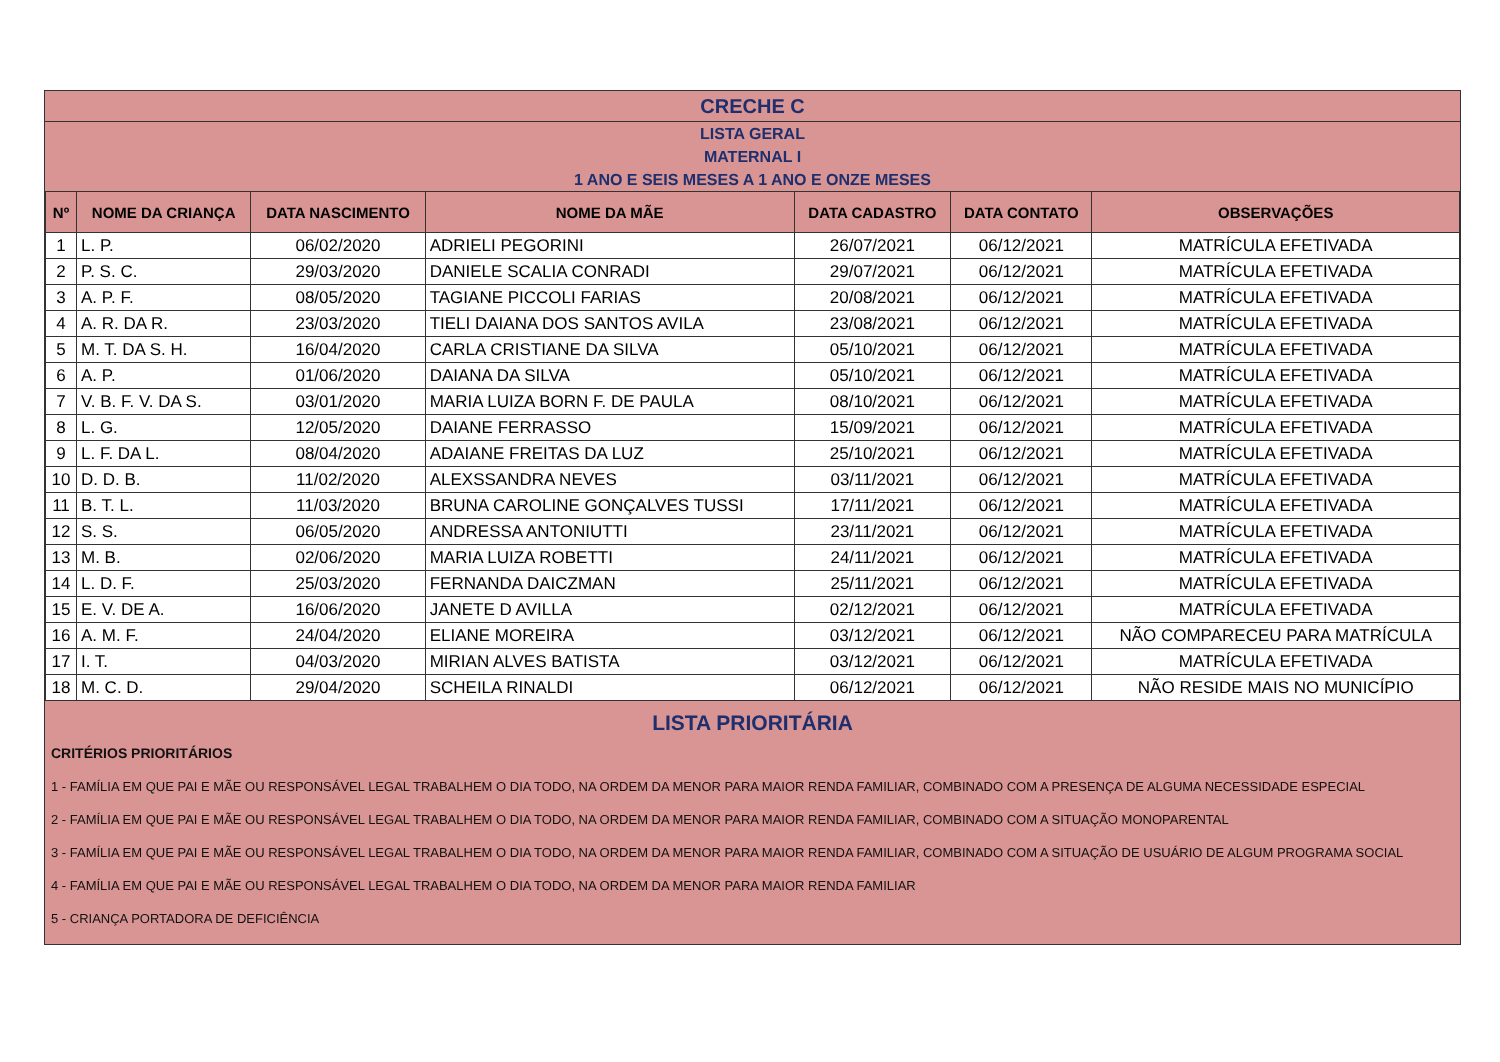CRECHE C
LISTA GERAL
MATERNAL I
1 ANO E SEIS MESES A 1 ANO E ONZE MESES
| Nº | NOME DA CRIANÇA | DATA NASCIMENTO | NOME DA MÃE | DATA CADASTRO | DATA CONTATO | OBSERVAÇÕES |
| --- | --- | --- | --- | --- | --- | --- |
| 1 | L. P. | 06/02/2020 | ADRIELI PEGORINI | 26/07/2021 | 06/12/2021 | MATRÍCULA EFETIVADA |
| 2 | P. S. C. | 29/03/2020 | DANIELE SCALIA CONRADI | 29/07/2021 | 06/12/2021 | MATRÍCULA EFETIVADA |
| 3 | A. P. F. | 08/05/2020 | TAGIANE PICCOLI FARIAS | 20/08/2021 | 06/12/2021 | MATRÍCULA EFETIVADA |
| 4 | A. R. DA R. | 23/03/2020 | TIELI DAIANA DOS SANTOS AVILA | 23/08/2021 | 06/12/2021 | MATRÍCULA EFETIVADA |
| 5 | M. T. DA S. H. | 16/04/2020 | CARLA CRISTIANE DA SILVA | 05/10/2021 | 06/12/2021 | MATRÍCULA EFETIVADA |
| 6 | A. P. | 01/06/2020 | DAIANA DA SILVA | 05/10/2021 | 06/12/2021 | MATRÍCULA EFETIVADA |
| 7 | V. B. F. V. DA S. | 03/01/2020 | MARIA LUIZA BORN F. DE PAULA | 08/10/2021 | 06/12/2021 | MATRÍCULA EFETIVADA |
| 8 | L. G. | 12/05/2020 | DAIANE FERRASSO | 15/09/2021 | 06/12/2021 | MATRÍCULA EFETIVADA |
| 9 | L. F. DA L. | 08/04/2020 | ADAIANE FREITAS DA LUZ | 25/10/2021 | 06/12/2021 | MATRÍCULA EFETIVADA |
| 10 | D. D. B. | 11/02/2020 | ALEXSSANDRA NEVES | 03/11/2021 | 06/12/2021 | MATRÍCULA EFETIVADA |
| 11 | B. T. L. | 11/03/2020 | BRUNA CAROLINE GONÇALVES TUSSI | 17/11/2021 | 06/12/2021 | MATRÍCULA EFETIVADA |
| 12 | S. S. | 06/05/2020 | ANDRESSA ANTONIUTTI | 23/11/2021 | 06/12/2021 | MATRÍCULA EFETIVADA |
| 13 | M. B. | 02/06/2020 | MARIA LUIZA ROBETTI | 24/11/2021 | 06/12/2021 | MATRÍCULA EFETIVADA |
| 14 | L. D. F. | 25/03/2020 | FERNANDA DAICZMAN | 25/11/2021 | 06/12/2021 | MATRÍCULA EFETIVADA |
| 15 | E. V. DE A. | 16/06/2020 | JANETE D AVILLA | 02/12/2021 | 06/12/2021 | MATRÍCULA EFETIVADA |
| 16 | A. M. F. | 24/04/2020 | ELIANE MOREIRA | 03/12/2021 | 06/12/2021 | NÃO COMPARECEU PARA MATRÍCULA |
| 17 | I. T. | 04/03/2020 | MIRIAN ALVES BATISTA | 03/12/2021 | 06/12/2021 | MATRÍCULA EFETIVADA |
| 18 | M. C. D. | 29/04/2020 | SCHEILA RINALDI | 06/12/2021 | 06/12/2021 | NÃO RESIDE MAIS NO MUNICÍPIO |
LISTA PRIORITÁRIA
CRITÉRIOS PRIORITÁRIOS
1 - FAMÍLIA EM QUE PAI E MÃE OU RESPONSÁVEL LEGAL TRABALHEM O DIA TODO, NA ORDEM DA MENOR PARA MAIOR RENDA FAMILIAR, COMBINADO COM A PRESENÇA DE ALGUMA NECESSIDADE ESPECIAL
2 - FAMÍLIA EM QUE PAI E MÃE OU RESPONSÁVEL LEGAL TRABALHEM O DIA TODO, NA ORDEM DA MENOR PARA MAIOR RENDA FAMILIAR, COMBINADO COM A SITUAÇÃO MONOPARENTAL
3 - FAMÍLIA EM QUE PAI E MÃE OU RESPONSÁVEL LEGAL TRABALHEM O DIA TODO, NA ORDEM DA MENOR PARA MAIOR RENDA FAMILIAR, COMBINADO COM A SITUAÇÃO DE USUÁRIO DE ALGUM PROGRAMA SOCIAL
4 - FAMÍLIA EM QUE PAI E MÃE OU RESPONSÁVEL LEGAL TRABALHEM O DIA TODO, NA ORDEM DA MENOR PARA MAIOR RENDA FAMILIAR
5 - CRIANÇA PORTADORA DE DEFICIÊNCIA